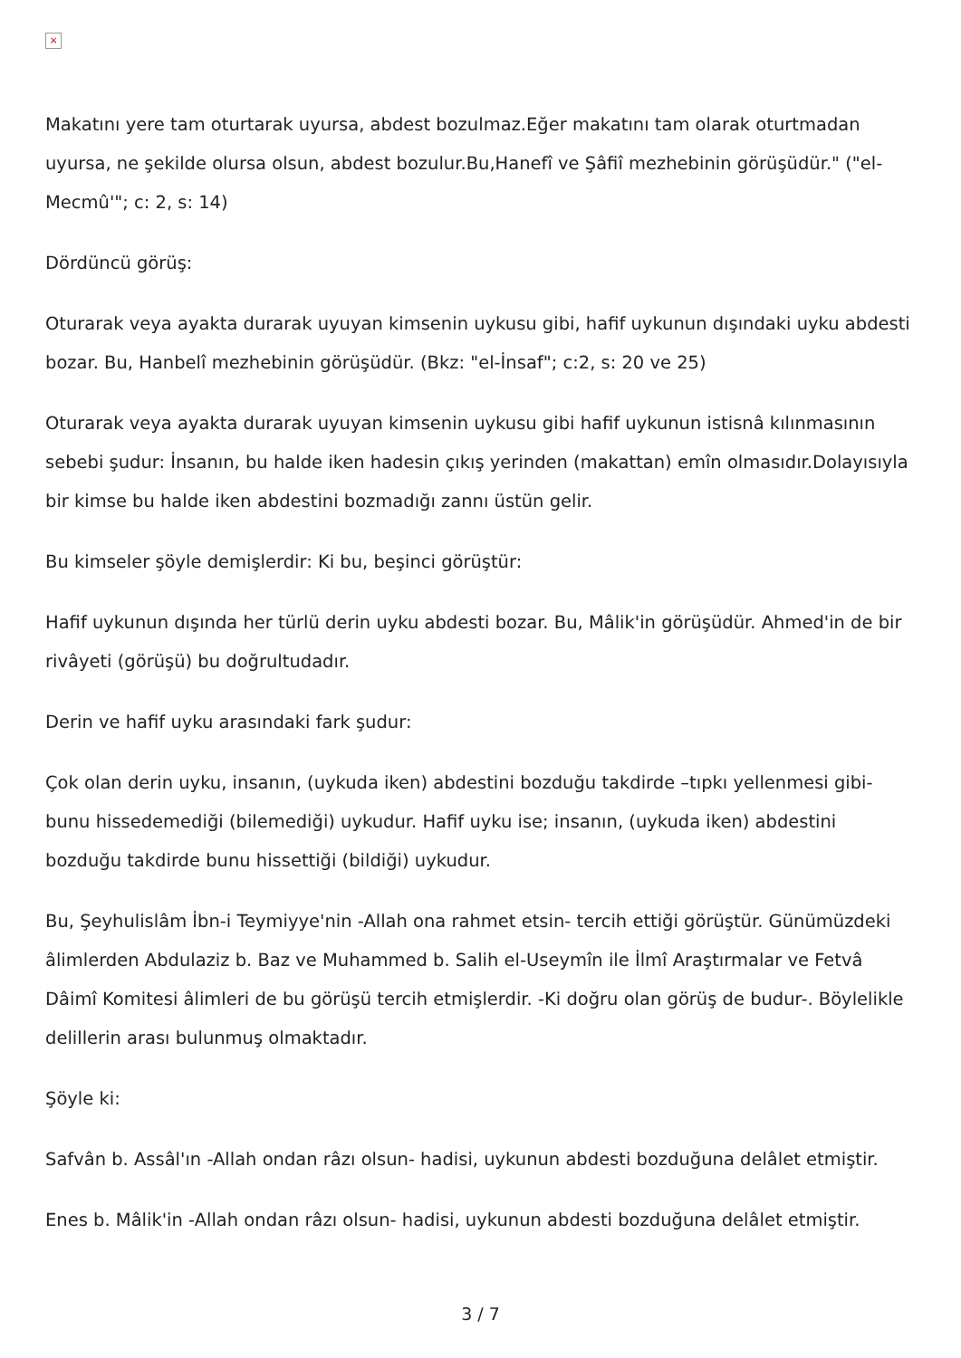×
Makatını yere tam oturtarak uyursa, abdest bozulmaz.Eğer makatını tam olarak oturtmadan uyursa, ne şekilde olursa olsun, abdest bozulur.Bu,Hanefî ve Şâfiî mezhebinin görüşüdür." ("el-Mecmû'"; c: 2, s: 14)
Dördüncü görüş:
Oturarak veya ayakta durarak uyuyan kimsenin uykusu gibi, hafif uykunun dışındaki uyku abdesti bozar. Bu, Hanbelî mezhebinin görüşüdür. (Bkz: "el-İnsaf"; c:2, s: 20 ve 25)
Oturarak veya ayakta durarak uyuyan kimsenin uykusu gibi hafif uykunun istisnâ kılınmasının sebebi şudur: İnsanın, bu halde iken hadesin çıkış yerinden (makattan) emîn olmasıdır.Dolayısıyla bir kimse bu halde iken abdestini bozmadığı zannı üstün gelir.
Bu kimseler şöyle demişlerdir: Ki bu, beşinci görüştür:
Hafif uykunun dışında her türlü derin uyku abdesti bozar. Bu, Mâlik'in görüşüdür. Ahmed'in de bir rivâyeti (görüşü) bu doğrultudadır.
Derin ve hafif uyku arasındaki fark şudur:
Çok olan derin uyku, insanın, (uykuda iken) abdestini bozduğu takdirde –tıpkı yellenmesi gibi- bunu hissedemediği (bilemediği) uykudur. Hafif uyku ise; insanın, (uykuda iken) abdestini bozduğu takdirde bunu hissettiği (bildiği) uykudur.
Bu, Şeyhulislâm İbn-i Teymiyye'nin -Allah ona rahmet etsin- tercih ettiği görüştür. Günümüzdeki âlimlerden Abdulaziz b. Baz ve Muhammed b. Salih el-Useymîn ile İlmî Araştırmalar ve Fetvâ Dâimî Komitesi âlimleri de bu görüşü tercih etmişlerdir. -Ki doğru olan görüş de budur-. Böylelikle delillerin arası bulunmuş olmaktadır.
Şöyle ki:
Safvân b. Assâl'ın -Allah ondan râzı olsun- hadisi, uykunun abdesti bozduğuna delâlet etmiştir.
Enes b. Mâlik'in -Allah ondan râzı olsun- hadisi, uykunun abdesti bozduğuna delâlet etmiştir.
3 / 7